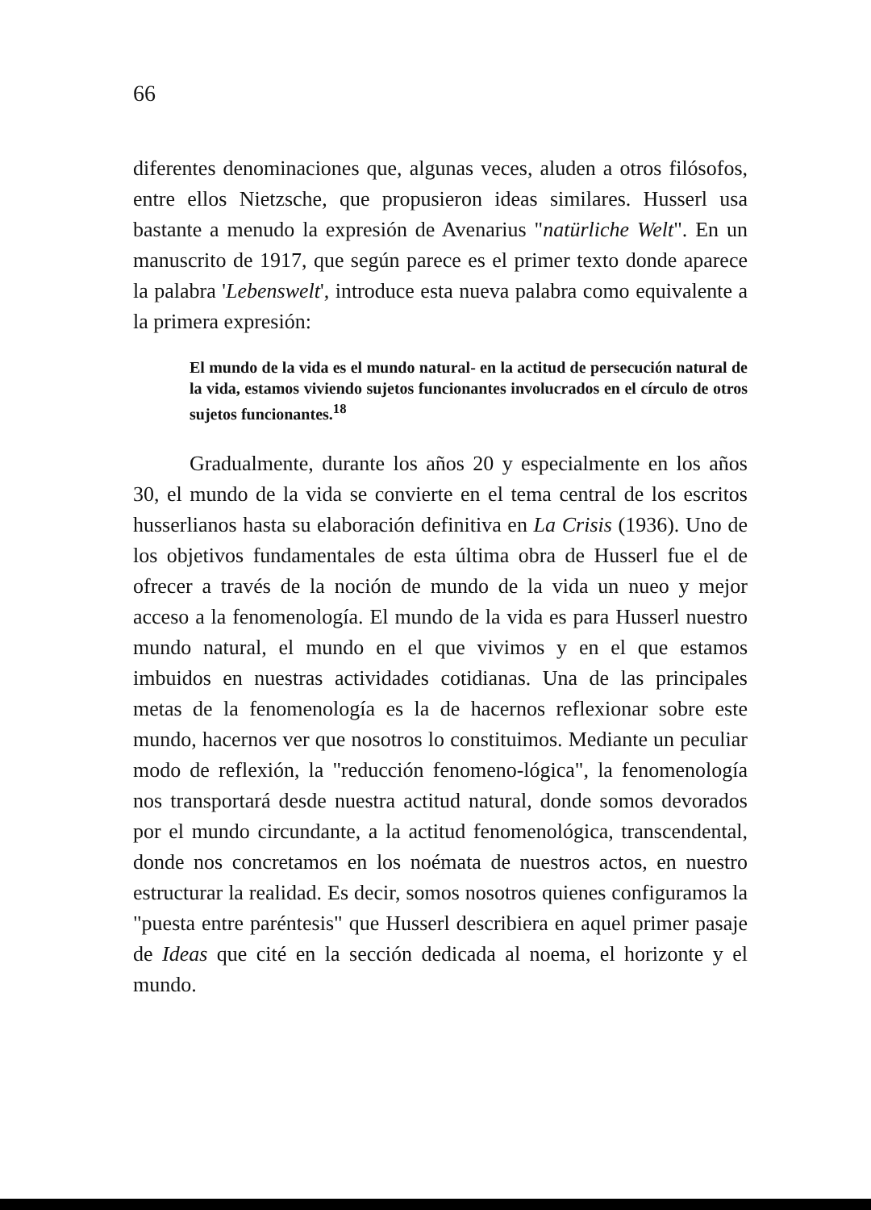66
diferentes denominaciones que, algunas veces, aluden a otros filósofos, entre ellos Nietzsche, que propusieron ideas similares. Husserl usa bastante a menudo la expresión de Avenarius "natürliche Welt". En un manuscrito de 1917, que según parece es el primer texto donde aparece la palabra 'Lebenswelt', introduce esta nueva palabra como equivalente a la primera expresión:
El mundo de la vida es el mundo natural- en la actitud de persecución natural de la vida, estamos viviendo sujetos funcionantes involucrados en el círculo de otros sujetos funcionantes.<sup>18</sup>
Gradualmente, durante los años 20 y especialmente en los años 30, el mundo de la vida se convierte en el tema central de los escritos husserlianos hasta su elaboración definitiva en La Crisis (1936). Uno de los objetivos fundamentales de esta última obra de Husserl fue el de ofrecer a través de la noción de mundo de la vida un nueo y mejor acceso a la fenomenología. El mundo de la vida es para Husserl nuestro mundo natural, el mundo en el que vivimos y en el que estamos imbuidos en nuestras actividades cotidianas. Una de las principales metas de la fenomenología es la de hacernos reflexionar sobre este mundo, hacernos ver que nosotros lo constituimos. Mediante un peculiar modo de reflexión, la "reducción fenomeno-lógica", la fenomenología nos transportará desde nuestra actitud natural, donde somos devorados por el mundo circundante, a la actitud fenomenológica, transcendental, donde nos concretamos en los noémata de nuestros actos, en nuestro estructurar la realidad. Es decir, somos nosotros quienes configuramos la "puesta entre paréntesis" que Husserl describiera en aquel primer pasaje de Ideas que cité en la sección dedicada al noema, el horizonte y el mundo.